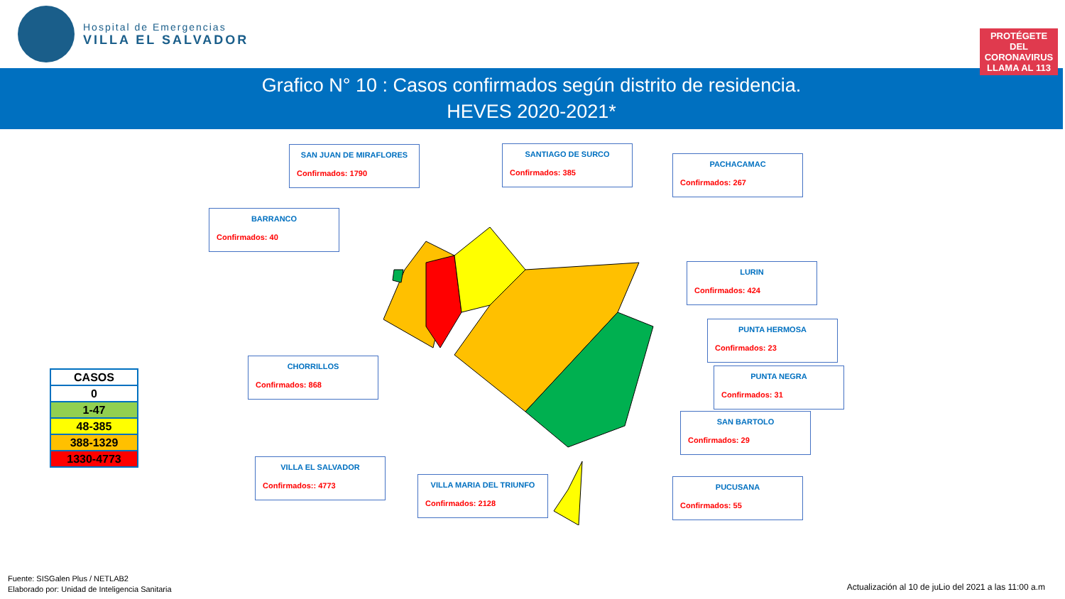Hospital de Emergencias
VILLA EL SALVADOR
PROTÉGETE DEL CORONAVIRUS
LLAMA AL 113
Grafico N° 10 : Casos confirmados según distrito de residencia.
HEVES 2020-2021*
SAN JUAN DE MIRAFLORES
Confirmados: 1790
SANTIAGO DE SURCO
Confirmados: 385
PACHACAMAC
Confirmados: 267
BARRANCO
Confirmados: 40
LURIN
Confirmados: 424
PUNTA HERMOSA
Confirmados: 23
CHORRILLOS
Confirmados: 868
PUNTA NEGRA
Confirmados: 31
SAN BARTOLO
Confirmados: 29
VILLA EL SALVADOR
Confirmados:: 4773
VILLA MARIA DEL TRIUNFO
Confirmados: 2128
PUCUSANA
Confirmados: 55
| CASOS |
| --- |
| 0 |
| 1-47 |
| 48-385 |
| 388-1329 |
| 1330-4773 |
Fuente: SISGalen Plus / NETLAB2
Elaborado por: Unidad de Inteligencia Sanitaria
Actualización al 10 de juLio del 2021 a las 11:00 a.m